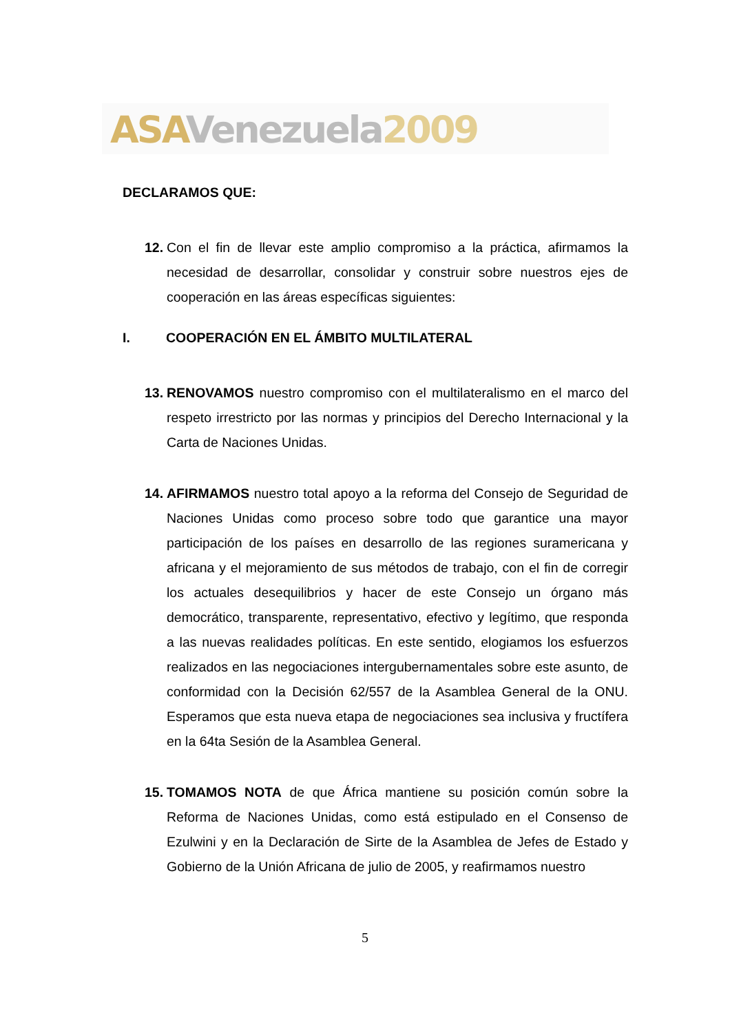ASA Venezuela 2009
DECLARAMOS QUE:
12. Con el fin de llevar este amplio compromiso a la práctica, afirmamos la necesidad de desarrollar, consolidar y construir sobre nuestros ejes de cooperación en las áreas específicas siguientes:
I. COOPERACIÓN EN EL ÁMBITO MULTILATERAL
13. RENOVAMOS nuestro compromiso con el multilateralismo en el marco del respeto irrestricto por las normas y principios del Derecho Internacional y la Carta de Naciones Unidas.
14. AFIRMAMOS nuestro total apoyo a la reforma del Consejo de Seguridad de Naciones Unidas como proceso sobre todo que garantice una mayor participación de los países en desarrollo de las regiones suramericana y africana y el mejoramiento de sus métodos de trabajo, con el fin de corregir los actuales desequilibrios y hacer de este Consejo un órgano más democrático, transparente, representativo, efectivo y legítimo, que responda a las nuevas realidades políticas. En este sentido, elogiamos los esfuerzos realizados en las negociaciones intergubernamentales sobre este asunto, de conformidad con la Decisión 62/557 de la Asamblea General de la ONU. Esperamos que esta nueva etapa de negociaciones sea inclusiva y fructífera en la 64ta Sesión de la Asamblea General.
15. TOMAMOS NOTA de que África mantiene su posición común sobre la Reforma de Naciones Unidas, como está estipulado en el Consenso de Ezulwini y en la Declaración de Sirte de la Asamblea de Jefes de Estado y Gobierno de la Unión Africana de julio de 2005, y reafirmamos nuestro
5